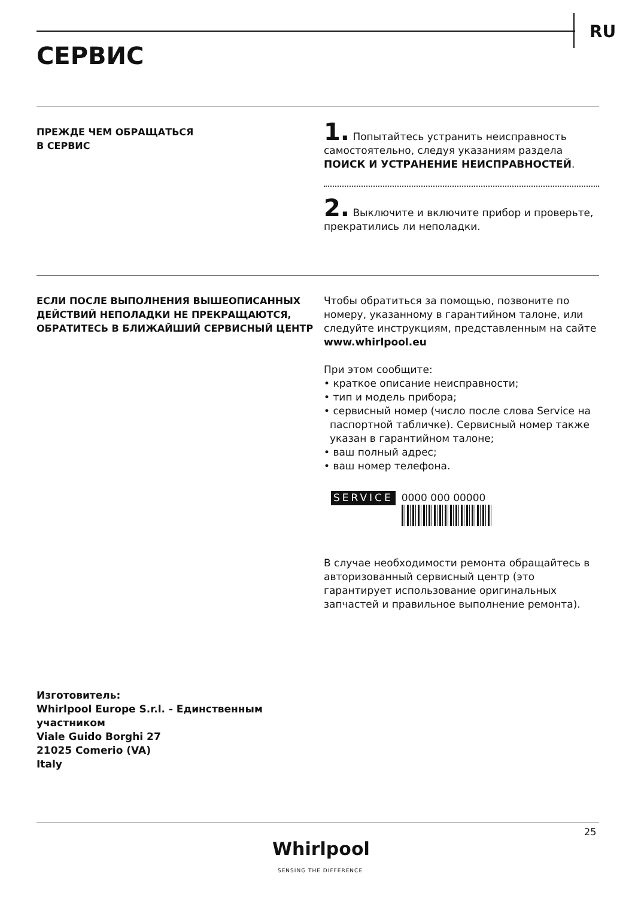RU
СЕРВИС
ПРЕЖДЕ ЧЕМ ОБРАЩАТЬСЯ
В СЕРВИС
1. Попытайтесь устранить неисправность самостоятельно, следуя указаниям раздела ПОИСК И УСТРАНЕНИЕ НЕИСПРАВНОСТЕЙ.
2. Выключите и включите прибор и проверьте, прекратились ли неполадки.
ЕСЛИ ПОСЛЕ ВЫПОЛНЕНИЯ ВЫШЕОПИСАННЫХ ДЕЙСТВИЙ НЕПОЛАДКИ НЕ ПРЕКРАЩАЮТСЯ, ОБРАТИТЕСЬ В БЛИЖАЙШИЙ СЕРВИСНЫЙ ЦЕНТР
Чтобы обратиться за помощью, позвоните по номеру, указанному в гарантийном талоне, или следуйте инструкциям, представленным на сайте www.whirlpool.eu
При этом сообщите:
• краткое описание неисправности;
• тип и модель прибора;
• сервисный номер (число после слова Service на паспортной табличке). Сервисный номер также указан в гарантийном талоне;
• ваш полный адрес;
• ваш номер телефона.
SERVICE
0000 000 00000
В случае необходимости ремонта обращайтесь в авторизованный сервисный центр (это гарантирует использование оригинальных запчастей и правильное выполнение ремонта).
Изготовитель:
Whirlpool Europe S.r.l. - Единственным
участником
Viale Guido Borghi 27
21025 Comerio (VA)
Italy
25
Whirlpool
SENSING THE DIFFERENCE